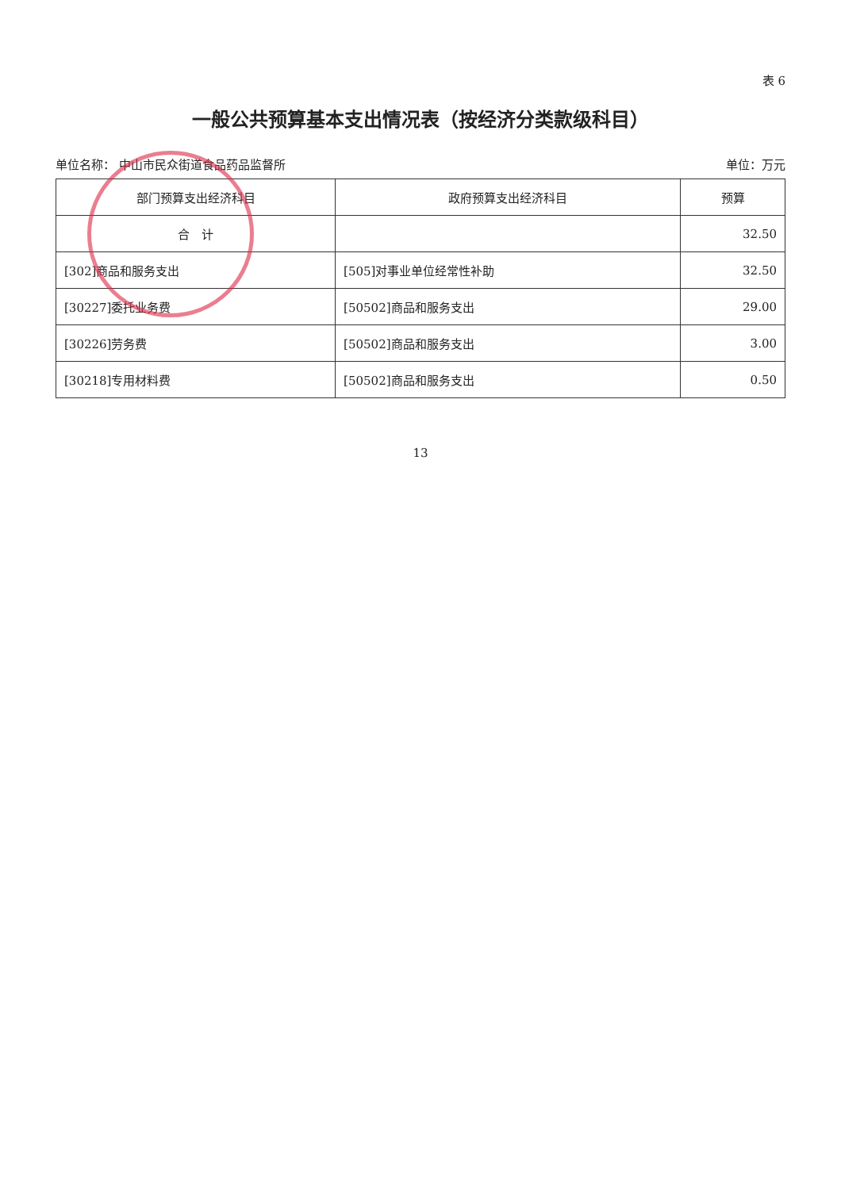表 6
一般公共预算基本支出情况表（按经济分类款级科目）
单位名称： 中山市民众街道食品药品监督所 单位：万元
| 部门预算支出经济科目 | 政府预算支出经济科目 | 预算 |
| --- | --- | --- |
| 合 计 | | 32.50 |
| [302]商品和服务支出 | [505]对事业单位经常性补助 | 32.50 |
| [30227]委托业务费 | [50502]商品和服务支出 | 29.00 |
| [30226]劳务费 | [50502]商品和服务支出 | 3.00 |
| [30218]专用材料费 | [50502]商品和服务支出 | 0.50 |
13